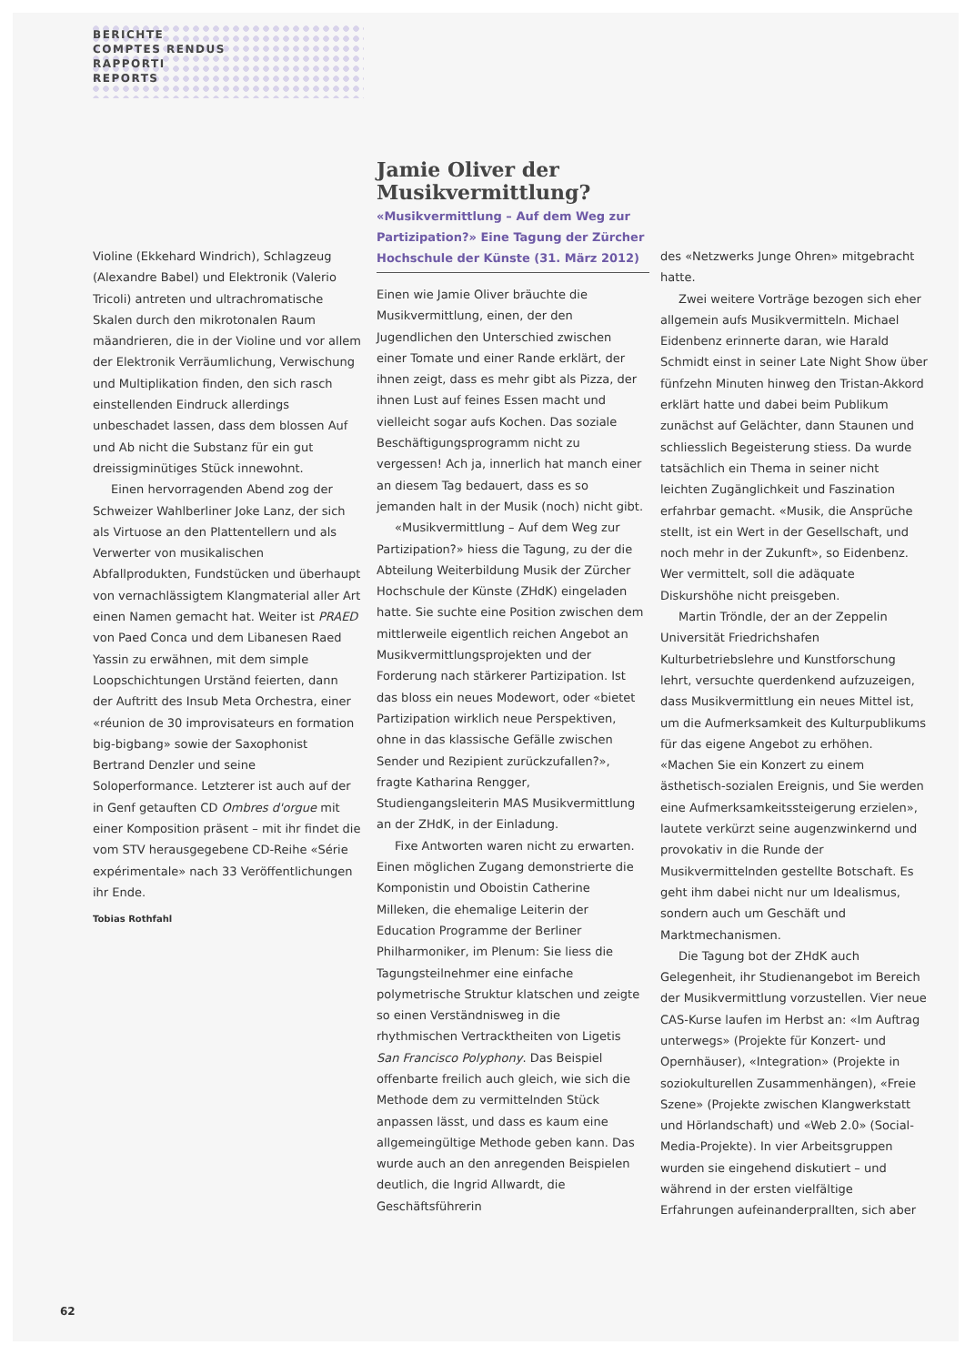BERICHTE
COMPTES RENDUS
RAPPORTI
REPORTS
Jamie Oliver der Musikvermittlung?
«Musikvermittlung – Auf dem Weg zur Partizipation?» Eine Tagung der Zürcher Hochschule der Künste (31. März 2012)
Violine (Ekkehard Windrich), Schlagzeug (Alexandre Babel) und Elektronik (Valerio Tricoli) antreten und ultrachromatische Skalen durch den mikrotonalen Raum mäandrieren, die in der Violine und vor allem der Elektronik Verräumlichung, Verwischung und Multiplikation finden, den sich rasch einstellenden Eindruck allerdings unbeschadet lassen, dass dem blossen Auf und Ab nicht die Substanz für ein gut dreissigminütiges Stück innewohnt.
Einen hervorragenden Abend zog der Schweizer Wahlberliner Joke Lanz, der sich als Virtuose an den Plattentellern und als Verwerter von musikalischen Abfallprodukten, Fundstücken und überhaupt von vernachlässigtem Klangmaterial aller Art einen Namen gemacht hat. Weiter ist PRAED von Paed Conca und dem Libanesen Raed Yassin zu erwähnen, mit dem simple Loopschichtungen Urständ feierten, dann der Auftritt des Insub Meta Orchestra, einer «réunion de 30 improvisateurs en formation big-bigbang» sowie der Saxophonist Bertrand Denzler und seine Soloperformance. Letzterer ist auch auf der in Genf getauften CD Ombres d'orgue mit einer Komposition präsent – mit ihr findet die vom STV herausgegebene CD-Reihe «Série expérimentale» nach 33 Veröffentlichungen ihr Ende.
Tobias Rothfahl
Einen wie Jamie Oliver bräuchte die Musikvermittlung, einen, der den Jugendlichen den Unterschied zwischen einer Tomate und einer Rande erklärt, der ihnen zeigt, dass es mehr gibt als Pizza, der ihnen Lust auf feines Essen macht und vielleicht sogar aufs Kochen. Das soziale Beschäftigungsprogramm nicht zu vergessen! Ach ja, innerlich hat manch einer an diesem Tag bedauert, dass es so jemanden halt in der Musik (noch) nicht gibt.
«Musikvermittlung – Auf dem Weg zur Partizipation?» hiess die Tagung, zu der die Abteilung Weiterbildung Musik der Zürcher Hochschule der Künste (ZHdK) eingeladen hatte. Sie suchte eine Position zwischen dem mittlerweile eigentlich reichen Angebot an Musikvermittlungsprojekten und der Forderung nach stärkerer Partizipation. Ist das bloss ein neues Modewort, oder «bietet Partizipation wirklich neue Perspektiven, ohne in das klassische Gefälle zwischen Sender und Rezipient zurückzufallen?», fragte Katharina Rengger, Studiengangsleiterin MAS Musikvermittlung an der ZHdK, in der Einladung.
Fixe Antworten waren nicht zu erwarten. Einen möglichen Zugang demonstrierte die Komponistin und Oboistin Catherine Milleken, die ehemalige Leiterin der Education Programme der Berliner Philharmoniker, im Plenum: Sie liess die Tagungsteilnehmer eine einfache polymetrische Struktur klatschen und zeigte so einen Verständnisweg in die rhythmischen Vertracktheiten von Ligetis San Francisco Polyphony. Das Beispiel offenbarte freilich auch gleich, wie sich die Methode dem zu vermittelnden Stück anpassen lässt, und dass es kaum eine allgemeingültige Methode geben kann. Das wurde auch an den anregenden Beispielen deutlich, die Ingrid Allwardt, die Geschäftsführerin
des «Netzwerks Junge Ohren» mitgebracht hatte.
Zwei weitere Vorträge bezogen sich eher allgemein aufs Musikvermitteln. Michael Eidenbenz erinnerte daran, wie Harald Schmidt einst in seiner Late Night Show über fünfzehn Minuten hinweg den Tristan-Akkord erklärt hatte und dabei beim Publikum zunächst auf Gelächter, dann Staunen und schliesslich Begeisterung stiess. Da wurde tatsächlich ein Thema in seiner nicht leichten Zugänglichkeit und Faszination erfahrbar gemacht. «Musik, die Ansprüche stellt, ist ein Wert in der Gesellschaft, und noch mehr in der Zukunft», so Eidenbenz. Wer vermittelt, soll die adäquate Diskurshöhe nicht preisgeben.
Martin Tröndle, der an der Zeppelin Universität Friedrichshafen Kulturbetriebslehre und Kunstforschung lehrt, versuchte querdenkend aufzuzeigen, dass Musikvermittlung ein neues Mittel ist, um die Aufmerksamkeit des Kulturpublikums für das eigene Angebot zu erhöhen. «Machen Sie ein Konzert zu einem ästhetisch-sozialen Ereignis, und Sie werden eine Aufmerksamkeitssteigerung erzielen», lautete verkürzt seine augenzwinkernd und provokativ in die Runde der Musikvermittelnden gestellte Botschaft. Es geht ihm dabei nicht nur um Idealismus, sondern auch um Geschäft und Marktmechanismen.
Die Tagung bot der ZHdK auch Gelegenheit, ihr Studienangebot im Bereich der Musikvermittlung vorzustellen. Vier neue CAS-Kurse laufen im Herbst an: «Im Auftrag unterwegs» (Projekte für Konzert- und Opernhäuser), «Integration» (Projekte in soziokulturellen Zusammenhängen), «Freie Szene» (Projekte zwischen Klangwerkstatt und Hörlandschaft) und «Web 2.0» (Social-Media-Projekte). In vier Arbeitsgruppen wurden sie eingehend diskutiert – und während in der ersten vielfältige Erfahrungen aufeinanderprallten, sich aber
62